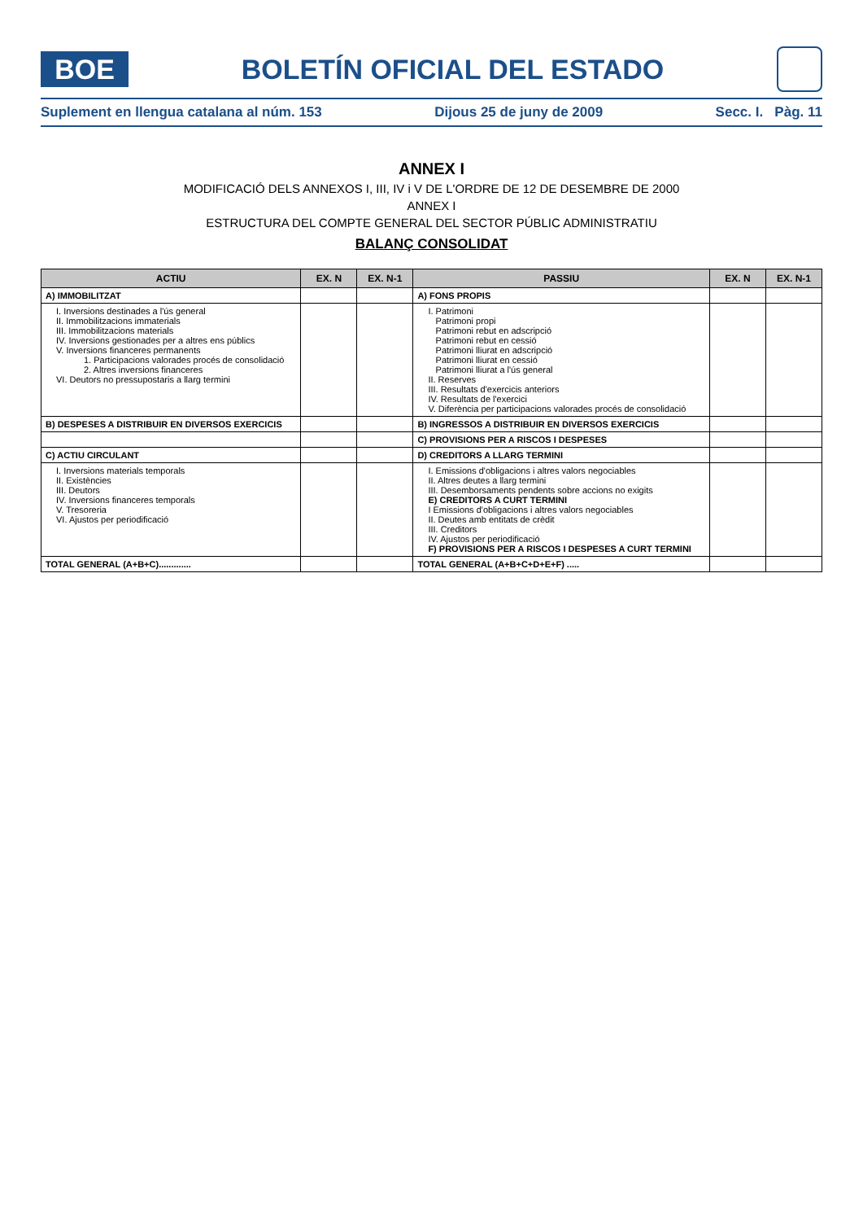BOE
BOLETÍN OFICIAL DEL ESTADO
Suplement en llengua catalana al núm. 153 Dijous 25 de juny de 2009 Secc. I. Pàg. 11
ANNEX I
MODIFICACIÓ DELS ANNEXOS I, III, IV i V DE L'ORDRE DE 12 DE DESEMBRE DE 2000
ANNEX I
ESTRUCTURA DEL COMPTE GENERAL DEL SECTOR PÚBLIC ADMINISTRATIU
BALANÇ CONSOLIDAT
| ACTIU | EX. N | EX. N-1 | PASSIU | EX. N | EX. N-1 |
| --- | --- | --- | --- | --- | --- |
| A) IMMOBILITZAT | | | A) FONS PROPIS | | |
| I. Inversions destinades a l'ús general II. Immobilitzacions immaterials III. Immobilitzacions materials IV. Inversions gestionades per a altres ens públics V. Inversions financeres permanents 1. Participacions valorades procés de consolidació 2. Altres inversions financeres VI. Deutors no pressupostaris a llarg termini | | | I. Patrimoni Patrimoni propi Patrimoni rebut en adscripció Patrimoni rebut en cessió Patrimoni lliurat en adscripció Patrimoni lliurat en cessió Patrimoni lliurat a l'ús general II. Reserves III. Resultats d'exercicis anteriors IV. Resultats de l'exercici V. Diferència per participacions valorades procés de consolidació | | |
| B) DESPESES A DISTRIBUIR EN DIVERSOS EXERCICIS | | | B) INGRESSOS A DISTRIBUIR EN DIVERSOS EXERCICIS | | |
| | | | C) PROVISIONS PER A RISCOS I DESPESES | | |
| C) ACTIU CIRCULANT | | | D) CREDITORS A LLARG TERMINI | | |
| I. Inversions materials temporals II. Existències III. Deutors IV. Inversions financeres temporals V. Tresoreria VI. Ajustos per periodificació | | | I. Emissions d'obligacions i altres valors negociables II. Altres deutes a llarg termini III. Desemborsaments pendents sobre accions no exigits E) CREDITORS A CURT TERMINI I Emissions d'obligacions i altres valors negociables II. Deutes amb entitats de crèdit III. Creditors IV. Ajustos per periodificació F) PROVISIONS PER A RISCOS I DESPESES A CURT TERMINI | | |
| TOTAL GENERAL (A+B+C)............. | | | TOTAL GENERAL (A+B+C+D+E+F) ..... | | |